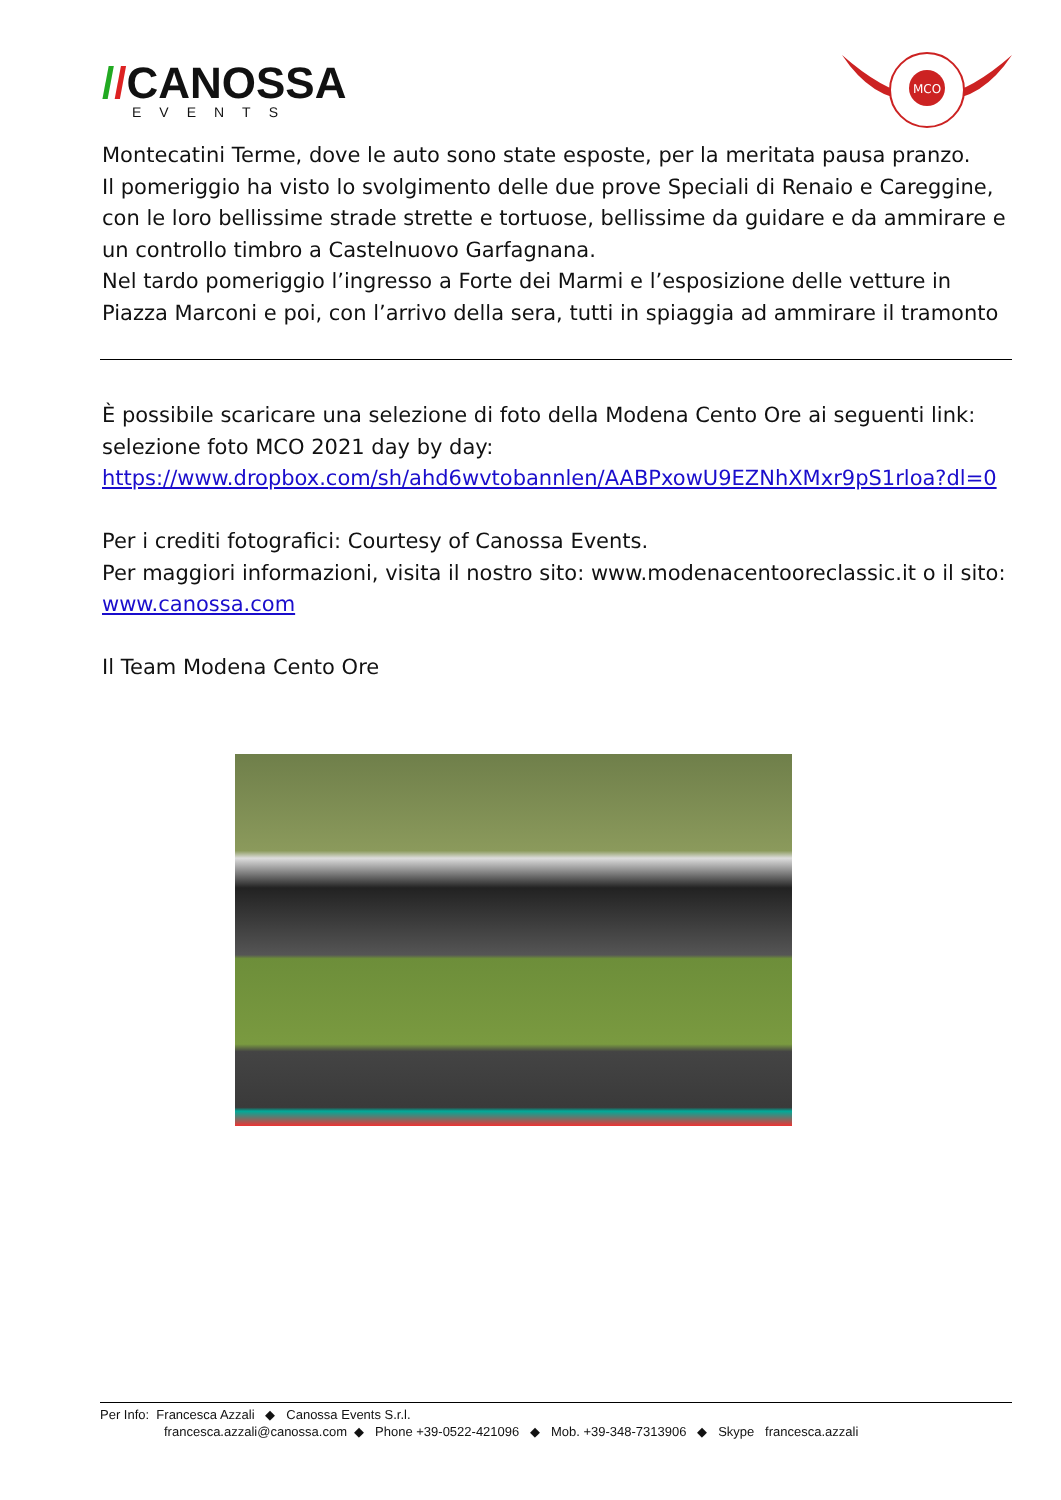//CANOSSA
EVENTS
MCO
Montecatini Terme, dove le auto sono state esposte, per la meritata pausa pranzo.
Il pomeriggio ha visto lo svolgimento delle due prove Speciali di Renaio e Careggine, con le loro bellissime strade strette e tortuose, bellissime da guidare e da ammirare e un controllo timbro a Castelnuovo Garfagnana.
Nel tardo pomeriggio l’ingresso a Forte dei Marmi e l’esposizione delle vetture in Piazza Marconi e poi, con l’arrivo della sera, tutti in spiaggia ad ammirare il tramonto
È possibile scaricare una selezione di foto della Modena Cento Ore ai seguenti link: selezione foto MCO 2021 day by day: https://www.dropbox.com/sh/ahd6wvtobannlen/AABPxowU9EZNhXMxr9pS1rloa?dl=0
Per i crediti fotografici: Courtesy of Canossa Events.
Per maggiori informazioni, visita il nostro sito: www.modenacentooreclassic.it o il sito: www.canossa.com
Il Team Modena Cento Ore
Per Info: Francesca Azzali ◆ Canossa Events S.r.l.
francesca.azzali@canossa.com ◆ Phone +39-0522-421096 ◆ Mob. +39-348-7313906 ◆ Skype francesca.azzali